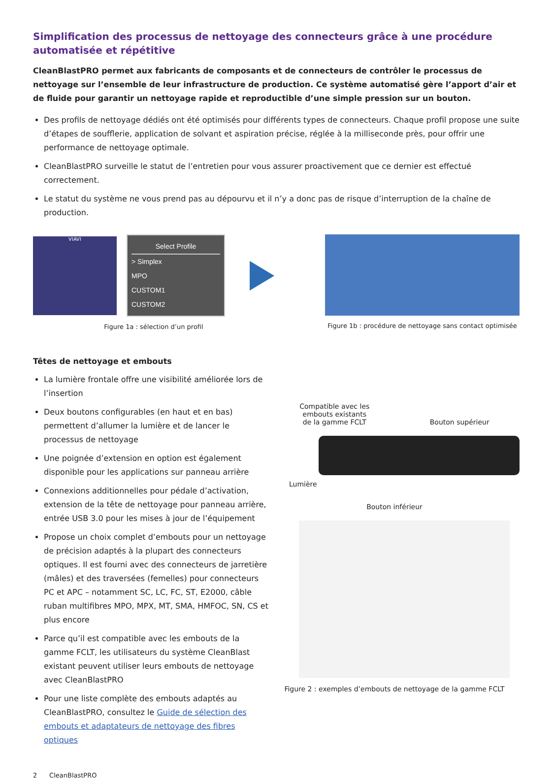Simplification des processus de nettoyage des connecteurs grâce à une procédure automatisée et répétitive
CleanBlastPRO permet aux fabricants de composants et de connecteurs de contrôler le processus de nettoyage sur l’ensemble de leur infrastructure de production. Ce système automatisé gère l’apport d’air et de fluide pour garantir un nettoyage rapide et reproductible d’une simple pression sur un bouton.
Des profils de nettoyage dédiés ont été optimisés pour différents types de connecteurs. Chaque profil propose une suite d’étapes de soufflerie, application de solvant et aspiration précise, réglée à la milliseconde près, pour offrir une performance de nettoyage optimale.
CleanBlastPRO surveille le statut de l’entretien pour vous assurer proactivement que ce dernier est effectué correctement.
Le statut du système ne vous prend pas au dépourvu et il n’y a donc pas de risque d’interruption de la chaîne de production.
VIAVI
Select Profile
> Simplex
MPO
CUSTOM1
CUSTOM2
Figure 1a : sélection d’un profil
Figure 1b : procédure de nettoyage sans contact optimisée
Têtes de nettoyage et embouts
La lumière frontale offre une visibilité améliorée lors de l’insertion
Deux boutons configurables (en haut et en bas) permettent d’allumer la lumière et de lancer le processus de nettoyage
Une poignée d’extension en option est également disponible pour les applications sur panneau arrière
Connexions additionnelles pour pédale d’activation, extension de la tête de nettoyage pour panneau arrière, entrée USB 3.0 pour les mises à jour de l’équipement
Propose un choix complet d’embouts pour un nettoyage de précision adaptés à la plupart des connecteurs optiques. Il est fourni avec des connecteurs de jarretière (mâles) et des traversées (femelles) pour connecteurs PC et APC – notamment SC, LC, FC, ST, E2000, câble ruban multifibres MPO, MPX, MT, SMA, HMFOC, SN, CS et plus encore
Parce qu’il est compatible avec les embouts de la gamme FCLT, les utilisateurs du système CleanBlast existant peuvent utiliser leurs embouts de nettoyage avec CleanBlastPRO
Pour une liste complète des embouts adaptés au CleanBlastPRO, consultez le Guide de sélection des embouts et adaptateurs de nettoyage des fibres optiques
Compatible avec les
embouts existants
de la gamme FCLT Bouton supérieur
Lumière
Bouton inférieur
Figure 2 : exemples d’embouts de nettoyage de la gamme FCLT
2 CleanBlastPRO